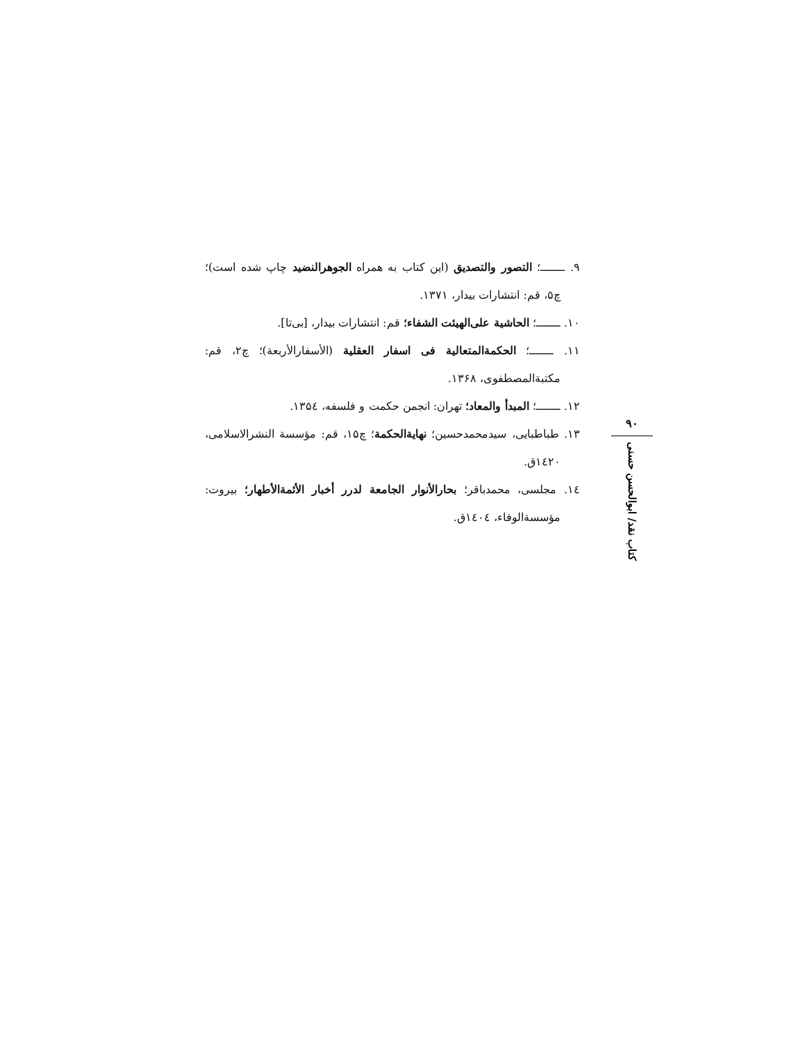۹. ـــــــ؛ التصور والتصدیق (این کتاب به همراه الجوهرالنضید چاپ شده است)؛ چ۵، قم: انتشارات بیدار، ۱۳۷۱.
۱۰. ـــــــ؛ الحاشیة علی‌الهیئت الشفاء؛ قم: انتشارات بیدار، [بی‌تا].
۱۱. ـــــــ؛ الحکمة‌المتعالیة فی اسفار العقلیة (الأسفارالأربعة)؛ چ۲، قم: مکتبة‌المصطفوی، ۱۳۶۸.
۱۲. ـــــــ؛ المبدأ والمعاد؛ تهران: انجمن حکمت و فلسفه، ۱۳۵٤.
۱۳. طباطبایی، سیدمحمدحسین؛ نهایة‌الحکمة؛ چ۱۵، قم: مؤسسة النشرالاسلامی، ۱٤۲۰ق.
۱٤. مجلسی، محمدباقر؛ بحارالأنوار الجامعة لدرر أخبار الأئمة‌الأطهار؛ بیروت: مؤسسة‌الوفاء، ۱٤۰٤ق.
۹۰
کتاب نقد/ ابوالحسن حسنی